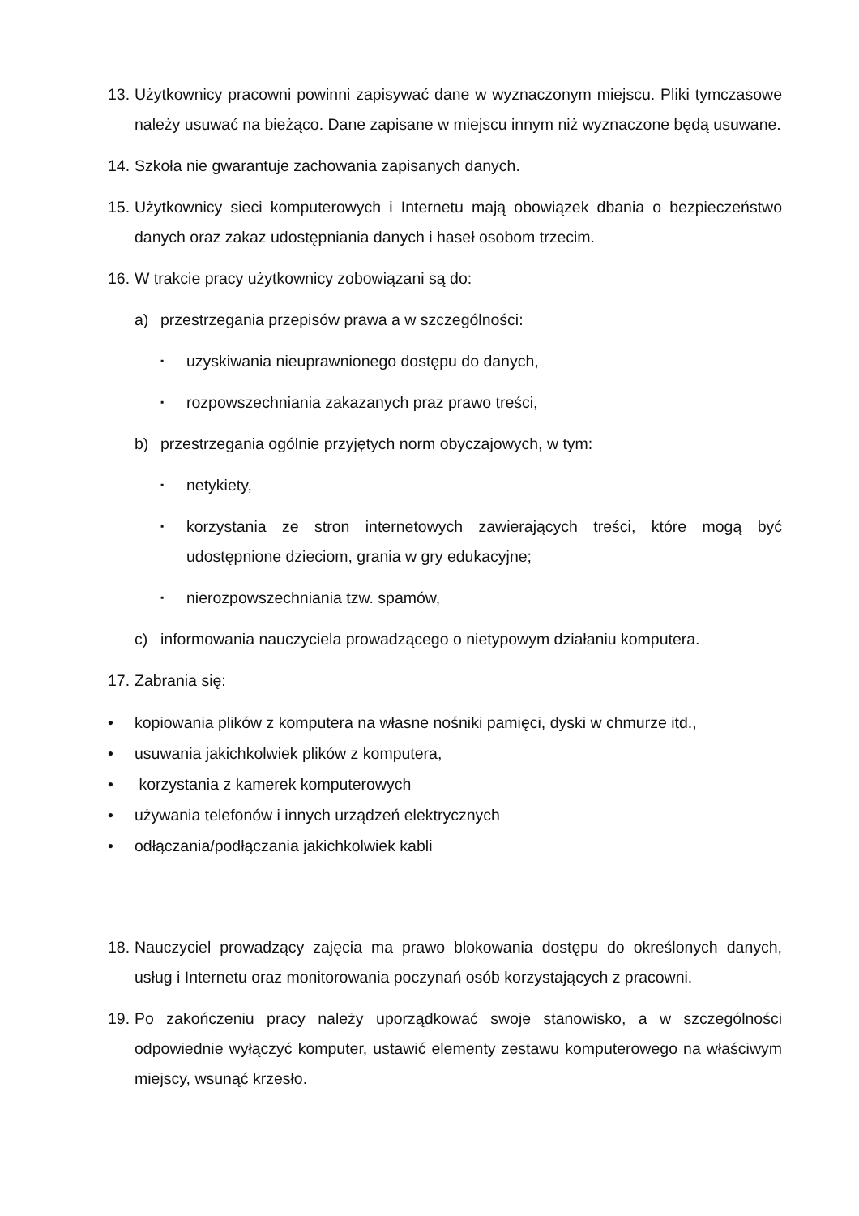13. Użytkownicy pracowni powinni zapisywać dane w wyznaczonym miejscu. Pliki tymczasowe należy usuwać na bieżąco. Dane zapisane w miejscu innym niż wyznaczone będą usuwane.
14. Szkoła nie gwarantuje zachowania zapisanych danych.
15. Użytkownicy sieci komputerowych i Internetu mają obowiązek dbania o bezpieczeństwo danych oraz zakaz udostępniania danych i haseł osobom trzecim.
16. W trakcie pracy użytkownicy zobowiązani są do:
a) przestrzegania przepisów prawa a w szczególności:
▪ uzyskiwania nieuprawnionego dostępu do danych,
▪ rozpowszechniania zakazanych praz prawo treści,
b) przestrzegania ogólnie przyjętych norm obyczajowych, w tym:
▪ netykiety,
▪ korzystania ze stron internetowych zawierających treści, które mogą być udostępnione dzieciom, grania w gry edukacyjne;
▪ nierozpowszechniania tzw. spamów,
c) informowania nauczyciela prowadzącego o nietypowym działaniu komputera.
17. Zabrania się:
• kopiowania plików z komputera na własne nośniki pamięci, dyski w chmurze itd.,
• usuwania jakichkolwiek plików z komputera,
• korzystania z kamerek komputerowych
• używania telefonów i innych urządzeń elektrycznych
• odłączania/podłączania jakichkolwiek kabli
18. Nauczyciel prowadzący zajęcia ma prawo blokowania dostępu do określonych danych, usług i Internetu oraz monitorowania poczynań osób korzystających z pracowni.
19. Po zakończeniu pracy należy uporządkować swoje stanowisko, a w szczególności odpowiednie wyłączyć komputer, ustawić elementy zestawu komputerowego na właściwym miejscy, wsunąć krzesło.